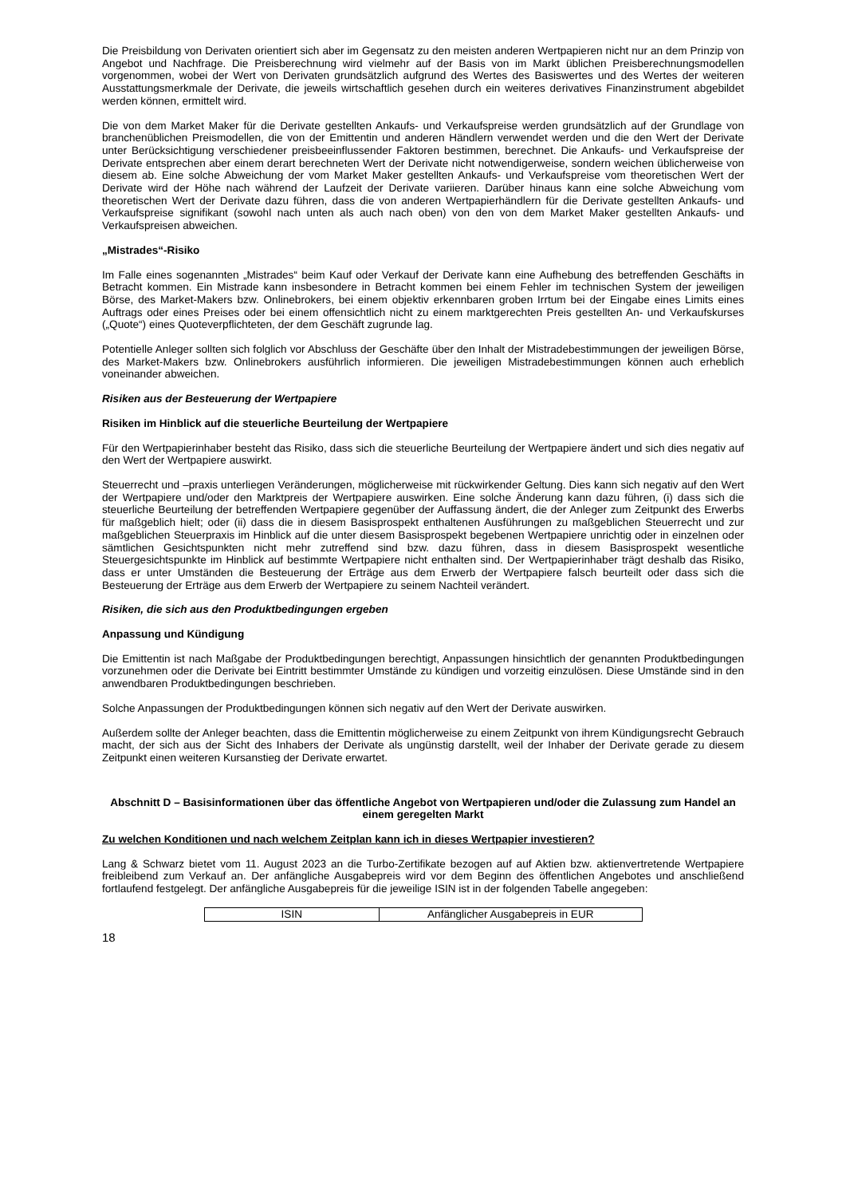Die Preisbildung von Derivaten orientiert sich aber im Gegensatz zu den meisten anderen Wertpapieren nicht nur an dem Prinzip von Angebot und Nachfrage. Die Preisberechnung wird vielmehr auf der Basis von im Markt üblichen Preisberechnungsmodellen vorgenommen, wobei der Wert von Derivaten grundsätzlich aufgrund des Wertes des Basiswertes und des Wertes der weiteren Ausstattungsmerkmale der Derivate, die jeweils wirtschaftlich gesehen durch ein weiteres derivatives Finanzinstrument abgebildet werden können, ermittelt wird.
Die von dem Market Maker für die Derivate gestellten Ankaufs- und Verkaufspreise werden grundsätzlich auf der Grundlage von branchenüblichen Preismodellen, die von der Emittentin und anderen Händlern verwendet werden und die den Wert der Derivate unter Berücksichtigung verschiedener preisbeeinflussender Faktoren bestimmen, berechnet. Die Ankaufs- und Verkaufspreise der Derivate entsprechen aber einem derart berechneten Wert der Derivate nicht notwendigerweise, sondern weichen üblicherweise von diesem ab. Eine solche Abweichung der vom Market Maker gestellten Ankaufs- und Verkaufspreise vom theoretischen Wert der Derivate wird der Höhe nach während der Laufzeit der Derivate variieren. Darüber hinaus kann eine solche Abweichung vom theoretischen Wert der Derivate dazu führen, dass die von anderen Wertpapierhändlern für die Derivate gestellten Ankaufs- und Verkaufspreise signifikant (sowohl nach unten als auch nach oben) von den von dem Market Maker gestellten Ankaufs- und Verkaufspreisen abweichen.
„Mistrades“-Risiko
Im Falle eines sogenannten „Mistrades“ beim Kauf oder Verkauf der Derivate kann eine Aufhebung des betreffenden Geschäfts in Betracht kommen. Ein Mistrade kann insbesondere in Betracht kommen bei einem Fehler im technischen System der jeweiligen Börse, des Market-Makers bzw. Onlinebrokers, bei einem objektiv erkennbaren groben Irrtum bei der Eingabe eines Limits eines Auftrags oder eines Preises oder bei einem offensichtlich nicht zu einem marktgerechten Preis gestellten An- und Verkaufskurses („Quote“) eines Quoteverpflichteten, der dem Geschäft zugrunde lag.
Potentielle Anleger sollten sich folglich vor Abschluss der Geschäfte über den Inhalt der Mistradebestimmungen der jeweiligen Börse, des Market-Makers bzw. Onlinebrokers ausführlich informieren. Die jeweiligen Mistradebestimmungen können auch erheblich voneinander abweichen.
Risiken aus der Besteuerung der Wertpapiere
Risiken im Hinblick auf die steuerliche Beurteilung der Wertpapiere
Für den Wertpapierinhaber besteht das Risiko, dass sich die steuerliche Beurteilung der Wertpapiere ändert und sich dies negativ auf den Wert der Wertpapiere auswirkt.
Steuerrecht und –praxis unterliegen Veränderungen, möglicherweise mit rückwirkender Geltung. Dies kann sich negativ auf den Wert der Wertpapiere und/oder den Marktpreis der Wertpapiere auswirken. Eine solche Änderung kann dazu führen, (i) dass sich die steuerliche Beurteilung der betreffenden Wertpapiere gegenüber der Auffassung ändert, die der Anleger zum Zeitpunkt des Erwerbs für maßgeblich hielt; oder (ii) dass die in diesem Basisprospekt enthaltenen Ausführungen zu maßgeblichen Steuerrecht und zur maßgeblichen Steuerpraxis im Hinblick auf die unter diesem Basisprospekt begebenen Wertpapiere unrichtig oder in einzelnen oder sämtlichen Gesichtspunkten nicht mehr zutreffend sind bzw. dazu führen, dass in diesem Basisprospekt wesentliche Steuergesichtspunkte im Hinblick auf bestimmte Wertpapiere nicht enthalten sind. Der Wertpapierinhaber trägt deshalb das Risiko, dass er unter Umständen die Besteuerung der Erträge aus dem Erwerb der Wertpapiere falsch beurteilt oder dass sich die Besteuerung der Erträge aus dem Erwerb der Wertpapiere zu seinem Nachteil verändert.
Risiken, die sich aus den Produktbedingungen ergeben
Anpassung und Kündigung
Die Emittentin ist nach Maßgabe der Produktbedingungen berechtigt, Anpassungen hinsichtlich der genannten Produktbedingungen vorzunehmen oder die Derivate bei Eintritt bestimmter Umstände zu kündigen und vorzeitig einzulösen. Diese Umstände sind in den anwendbaren Produktbedingungen beschrieben.
Solche Anpassungen der Produktbedingungen können sich negativ auf den Wert der Derivate auswirken.
Außerdem sollte der Anleger beachten, dass die Emittentin möglicherweise zu einem Zeitpunkt von ihrem Kündigungsrecht Gebrauch macht, der sich aus der Sicht des Inhabers der Derivate als ungünstig darstellt, weil der Inhaber der Derivate gerade zu diesem Zeitpunkt einen weiteren Kursanstieg der Derivate erwartet.
Abschnitt D – Basisinformationen über das öffentliche Angebot von Wertpapieren und/oder die Zulassung zum Handel an einem geregelten Markt
Zu welchen Konditionen und nach welchem Zeitplan kann ich in dieses Wertpapier investieren?
Lang & Schwarz bietet vom 11. August 2023 an die Turbo-Zertifikate bezogen auf auf Aktien bzw. aktienvertretende Wertpapiere freibleibend zum Verkauf an. Der anfängliche Ausgabepreis wird vor dem Beginn des öffentlichen Angebotes und anschließend fortlaufend festgelegt. Der anfängliche Ausgabepreis für die jeweilige ISIN ist in der folgenden Tabelle angegeben:
| ISIN | Anfänglicher Ausgabepreis in EUR |
18